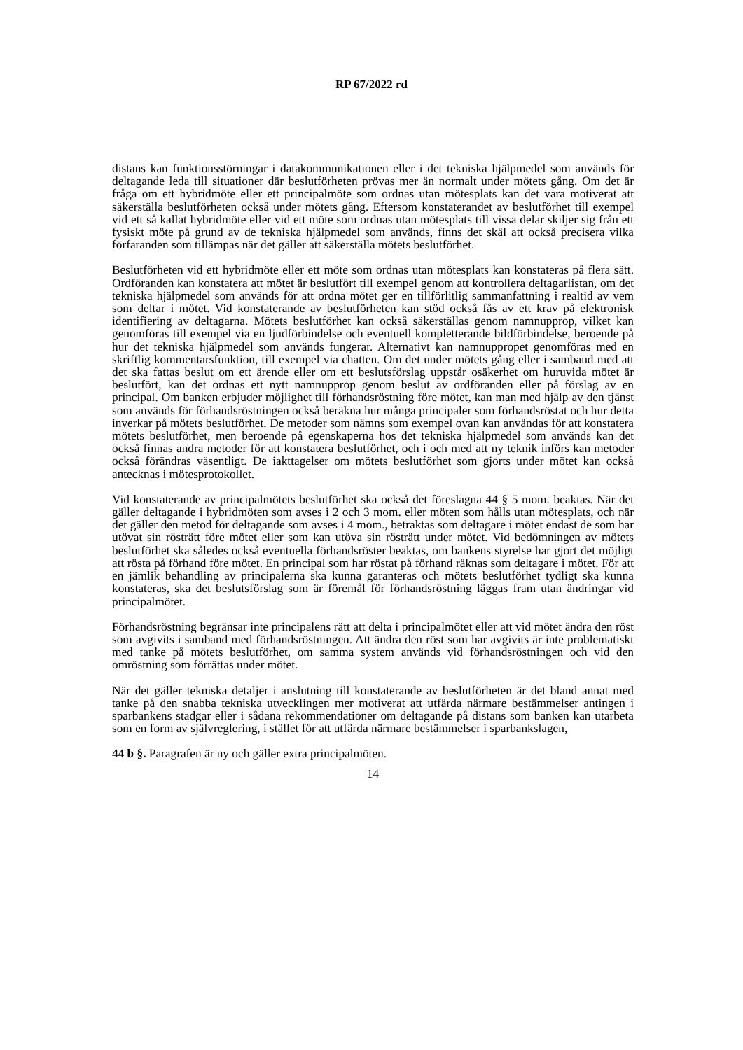RP 67/2022 rd
distans kan funktionsstörningar i datakommunikationen eller i det tekniska hjälpmedel som används för deltagande leda till situationer där beslutförheten prövas mer än normalt under mötets gång. Om det är fråga om ett hybridmöte eller ett principalmöte som ordnas utan mötesplats kan det vara motiverat att säkerställa beslutförheten också under mötets gång. Eftersom konstaterandet av beslutförhet till exempel vid ett så kallat hybridmöte eller vid ett möte som ordnas utan mötesplats till vissa delar skiljer sig från ett fysiskt möte på grund av de tekniska hjälpmedel som används, finns det skäl att också precisera vilka förfaranden som tillämpas när det gäller att säkerställa mötets beslutförhet.
Beslutförheten vid ett hybridmöte eller ett möte som ordnas utan mötesplats kan konstateras på flera sätt. Ordföranden kan konstatera att mötet är beslutfört till exempel genom att kontrollera deltagarlistan, om det tekniska hjälpmedel som används för att ordna mötet ger en tillförlitlig sammanfattning i realtid av vem som deltar i mötet. Vid konstaterande av beslutförheten kan stöd också fås av ett krav på elektronisk identifiering av deltagarna. Mötets beslutförhet kan också säkerställas genom namnupprop, vilket kan genomföras till exempel via en ljudförbindelse och eventuell kompletterande bildförbindelse, beroende på hur det tekniska hjälpmedel som används fungerar. Alternativt kan namnuppropet genomföras med en skriftlig kommentarsfunktion, till exempel via chatten. Om det under mötets gång eller i samband med att det ska fattas beslut om ett ärende eller om ett beslutsförslag uppstår osäkerhet om huruvida mötet är beslutfört, kan det ordnas ett nytt namnupprop genom beslut av ordföranden eller på förslag av en principal. Om banken erbjuder möjlighet till förhandsröstning före mötet, kan man med hjälp av den tjänst som används för förhandsröstningen också beräkna hur många principaler som förhandsröstat och hur detta inverkar på mötets beslutförhet. De metoder som nämns som exempel ovan kan användas för att konstatera mötets beslutförhet, men beroende på egenskaperna hos det tekniska hjälpmedel som används kan det också finnas andra metoder för att konstatera beslutförhet, och i och med att ny teknik införs kan metoder också förändras väsentligt. De iakttagelser om mötets beslutförhet som gjorts under mötet kan också antecknas i mötesprotokollet.
Vid konstaterande av principalmötets beslutförhet ska också det föreslagna 44 § 5 mom. beaktas. När det gäller deltagande i hybridmöten som avses i 2 och 3 mom. eller möten som hålls utan mötesplats, och när det gäller den metod för deltagande som avses i 4 mom., betraktas som deltagare i mötet endast de som har utövat sin rösträtt före mötet eller som kan utöva sin rösträtt under mötet. Vid bedömningen av mötets beslutförhet ska således också eventuella förhandsröster beaktas, om bankens styrelse har gjort det möjligt att rösta på förhand före mötet. En principal som har röstat på förhand räknas som deltagare i mötet. För att en jämlik behandling av principalerna ska kunna garanteras och mötets beslutförhet tydligt ska kunna konstateras, ska det beslutsförslag som är föremål för förhandsröstning läggas fram utan ändringar vid principalmötet.
Förhandsröstning begränsar inte principalens rätt att delta i principalmötet eller att vid mötet ändra den röst som avgivits i samband med förhandsröstningen. Att ändra den röst som har avgivits är inte problematiskt med tanke på mötets beslutförhet, om samma system används vid förhandsröstningen och vid den omröstning som förrättas under mötet.
När det gäller tekniska detaljer i anslutning till konstaterande av beslutförheten är det bland annat med tanke på den snabba tekniska utvecklingen mer motiverat att utfärda närmare bestämmelser antingen i sparbankens stadgar eller i sådana rekommendationer om deltagande på distans som banken kan utarbeta som en form av självreglering, i stället för att utfärda närmare bestämmelser i sparbankslagen,
44 b §. Paragrafen är ny och gäller extra principalmöten.
14